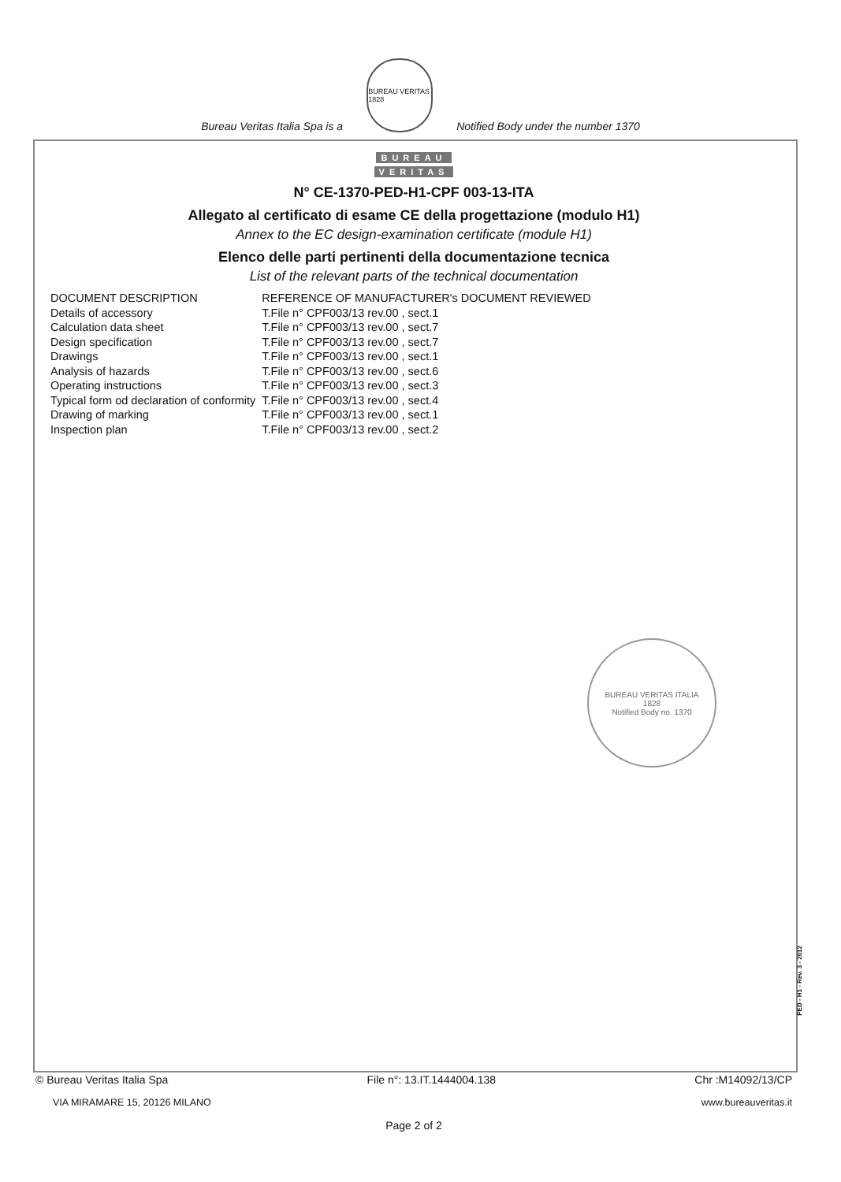Bureau Veritas Italia Spa is a
BUREAU VERITAS 1828
Notified Body under the number 1370
BUREAU
VERITAS
N° CE-1370-PED-H1-CPF 003-13-ITA
Allegato al certificato di esame CE della progettazione (modulo H1)
Annex to the EC design-examination certificate (module H1)
Elenco delle parti pertinenti della documentazione tecnica
List of the relevant parts of the technical documentation
| DOCUMENT DESCRIPTION | REFERENCE OF MANUFACTURER's DOCUMENT REVIEWED |
| --- | --- |
| Details of accessory | T.File n° CPF003/13 rev.00 , sect.1 |
| Calculation data sheet | T.File n° CPF003/13 rev.00 , sect.7 |
| Design specification | T.File n° CPF003/13 rev.00 , sect.7 |
| Drawings | T.File n° CPF003/13 rev.00 , sect.1 |
| Analysis of hazards | T.File n° CPF003/13 rev.00 , sect.6 |
| Operating instructions | T.File n° CPF003/13 rev.00 , sect.3 |
| Typical form od declaration of conformity | T.File n° CPF003/13 rev.00 , sect.4 |
| Drawing of marking | T.File n° CPF003/13 rev.00 , sect.1 |
| Inspection plan | T.File n° CPF003/13 rev.00 , sect.2 |
BUREAU VERITAS ITALIA
1828
Notified Body no. 1370
PED - H1 - Rev. 3 - 2012
© Bureau Veritas Italia Spa File n°: 13.IT.1444004.138 Chr :M14092/13/CP
VIA MIRAMARE 15, 20126 MILANO www.bureauveritas.it
Page 2 of 2